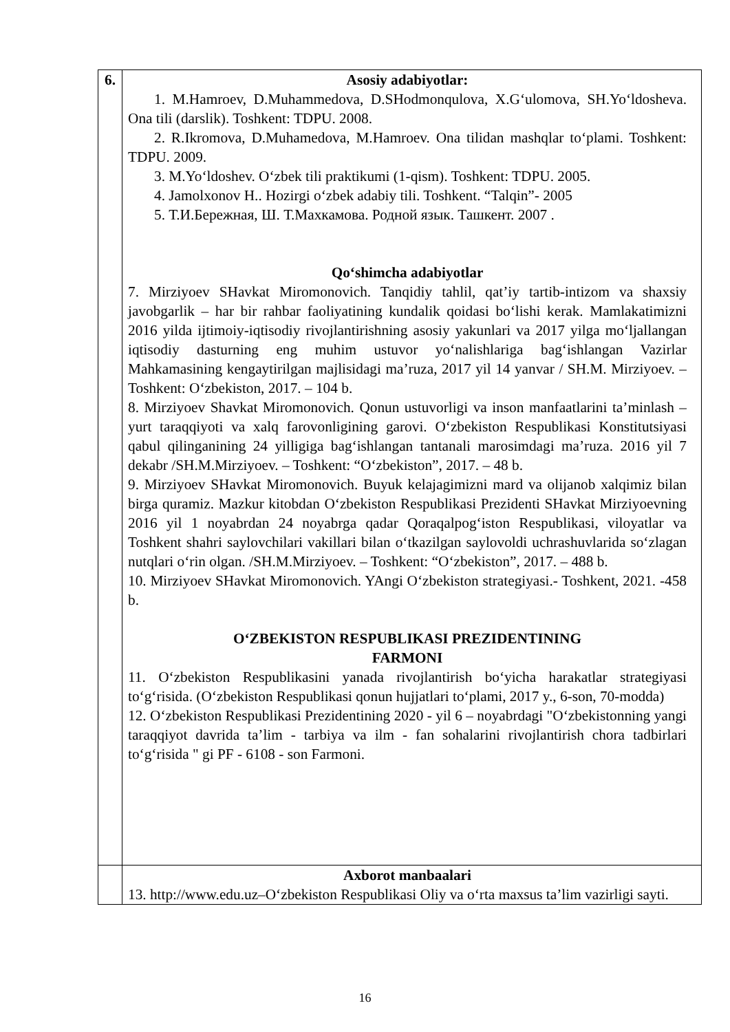| 6. | Asosiy adabiyotlar: 1. M.Hamroev, D.Muhammedova, D.SHodmonqulova, X.G‘ulomova, SH.Yo‘ldosheva. Ona tili (darslik). Toshkent: TDPU. 2008. 2. R.Ikromova, D.Muhamedova, M.Hamroev. Ona tilidan mashqlar to‘plami. Toshkent: TDPU. 2009. 3. M.Yo‘ldoshev. O‘zbek tili praktikumi (1-qism). Toshkent: TDPU. 2005. 4. Jamolxonov H.. Hozirgi o‘zbek adabiy tili. Toshkent. “Talqin”- 2005 5. Т.И.Бережная, Ш. Т.Махкамова. Родной язык. Ташкент. 2007 . Qo‘shimcha adabiyotlar 7. Mirziyoev SHavkat Miromonovich. Tanqidiy tahlil, qat’iy tartib-intizom va shaxsiy javobgarlik – har bir rahbar faoliyatining kundalik qoidasi bo‘lishi kerak. Mamlakatimizni 2016 yilda ijtimoiy-iqtisodiy rivojlantirishning asosiy yakunlari va 2017 yilga mo‘ljallangan iqtisodiy dasturning eng muhim ustuvor yo‘nalishlariga bag‘ishlangan Vazirlar Mahkamasining kengaytirilgan majlisidagi ma’ruza, 2017 yil 14 yanvar / SH.M. Mirziyoev. – Toshkent: O‘zbekiston, 2017. – 104 b. 8. Mirziyoev Shavkat Miromonovich. Qonun ustuvorligi va inson manfaatlarini ta’minlash – yurt taraqqiyoti va xalq farovonligining garovi. O‘zbekiston Respublikasi Konstitutsiyasi qabul qilinganining 24 yilligiga bag‘ishlangan tantanali marosimdagi ma’ruza. 2016 yil 7 dekabr /SH.M.Mirziyoev. – Toshkent: “O‘zbekiston”, 2017. – 48 b. 9. Mirziyoev SHavkat Miromonovich. Buyuk kelajagimizni mard va olijanob xalqimiz bilan birga quramiz. Mazkur kitobdan O‘zbekiston Respublikasi Prezidenti SHavkat Mirziyoevning 2016 yil 1 noyabrdan 24 noyabrga qadar Qoraqalpog‘iston Respublikasi, viloyatlar va Toshkent shahri saylovchilari vakillari bilan o‘tkazilgan saylovoldi uchrashuvlarida so‘zlagan nutqlari o‘rin olgan. /SH.M.Mirziyoev. – Toshkent: “O‘zbekiston”, 2017. – 488 b. 10. Mirziyoev SHavkat Miromonovich. YAngi O‘zbekiston strategiyasi.- Toshkent, 2021. -458 b. O‘ZBEKISTON RESPUBLIKASI PREZIDENTINING FARMONI 11. O‘zbekiston Respublikasini yanada rivojlantirish bo‘yicha harakatlar strategiyasi to‘g‘risida. (O‘zbekiston Respublikasi qonun hujjatlari to‘plami, 2017 y., 6-son, 70-modda) 12. O‘zbekiston Respublikasi Prezidentining 2020 - yil 6 – noyabrdagi "O‘zbekistonning yangi taraqqiyot davrida ta’lim - tarbiya va ilm - fan sohalarini rivojlantirish chora tadbirlari to‘g‘risida " gi PF - 6108 - son Farmoni. |
| | Axborot manbaalari 13. http://www.edu.uz–O‘zbekiston Respublikasi Oliy va o‘rta maxsus ta’lim vazirligi sayti. |
16